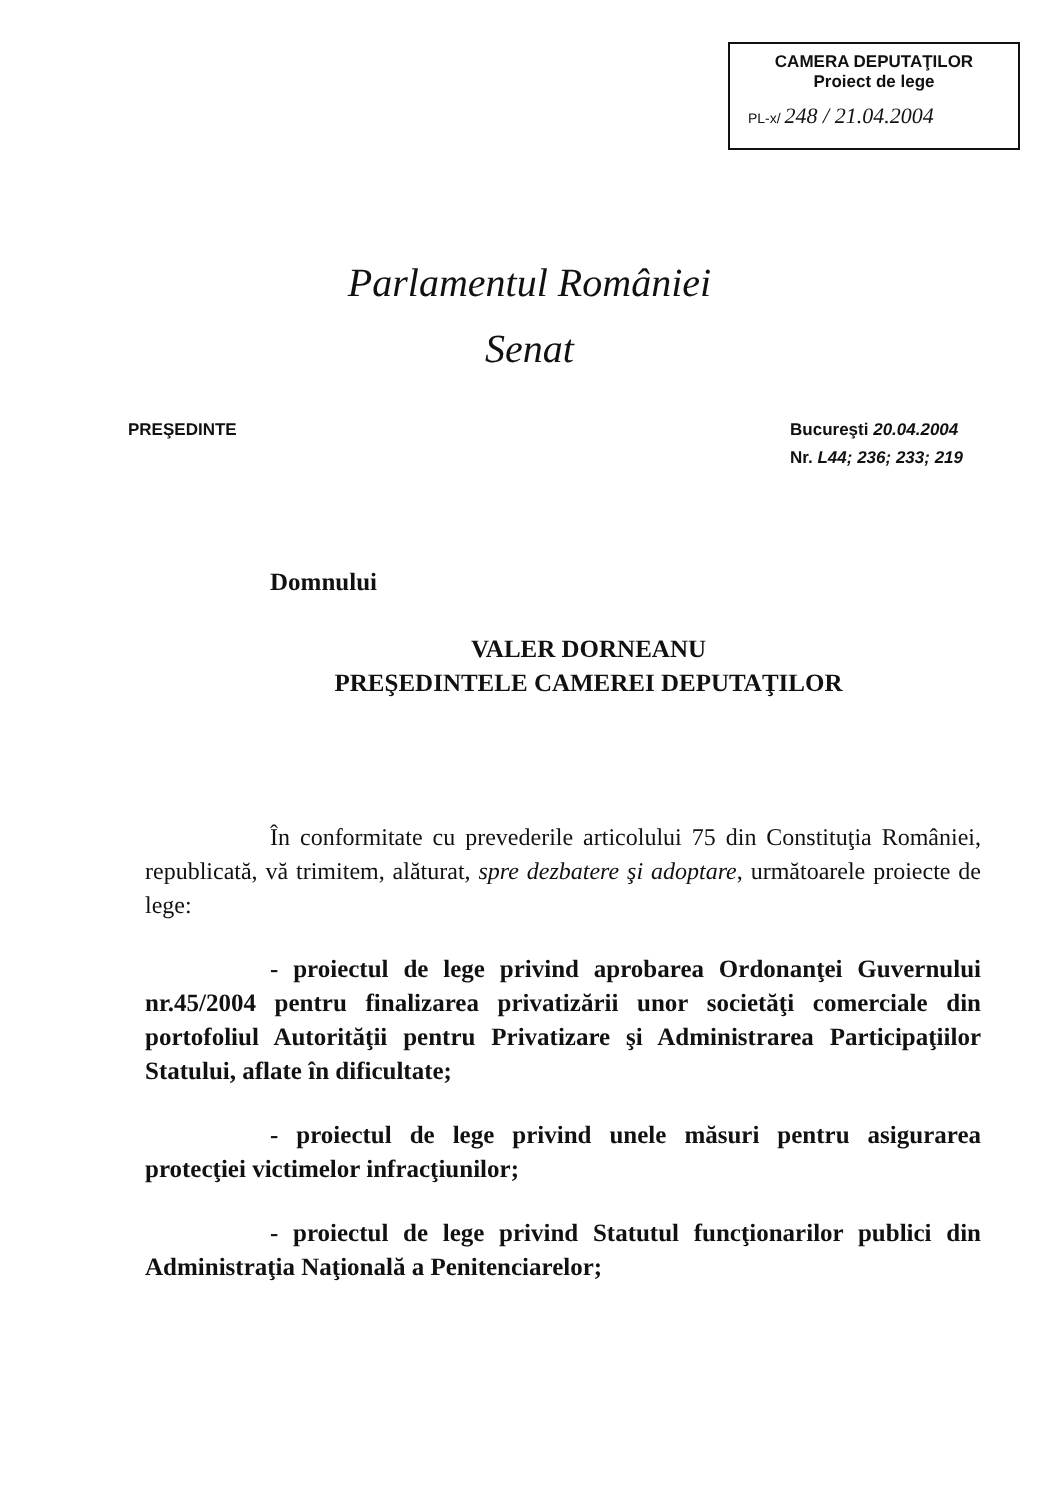CAMERA DEPUTAŢILOR
Proiect de lege
PL-x/ 248 / 21.04.2004
Parlamentul României
Senat
PREŞEDINTE Bucureşti 20.04.2004
Nr. L44; 236; 233; 219
Domnului
VALER DORNEANU
PREŞEDINTELE CAMEREI DEPUTAŢILOR
În conformitate cu prevederile articolului 75 din Constituţia României, republicată, vă trimitem, alăturat, spre dezbatere şi adoptare, următoarele proiecte de lege:
- proiectul de lege privind aprobarea Ordonanţei Guvernului nr.45/2004 pentru finalizarea privatizării unor societăţi comerciale din portofoliul Autorităţii pentru Privatizare şi Administrarea Participaţiilor Statului, aflate în dificultate;
- proiectul de lege privind unele măsuri pentru asigurarea protecţiei victimelor infracţiunilor;
- proiectul de lege privind Statutul funcţionarilor publici din Administraţia Naţională a Penitenciarelor;